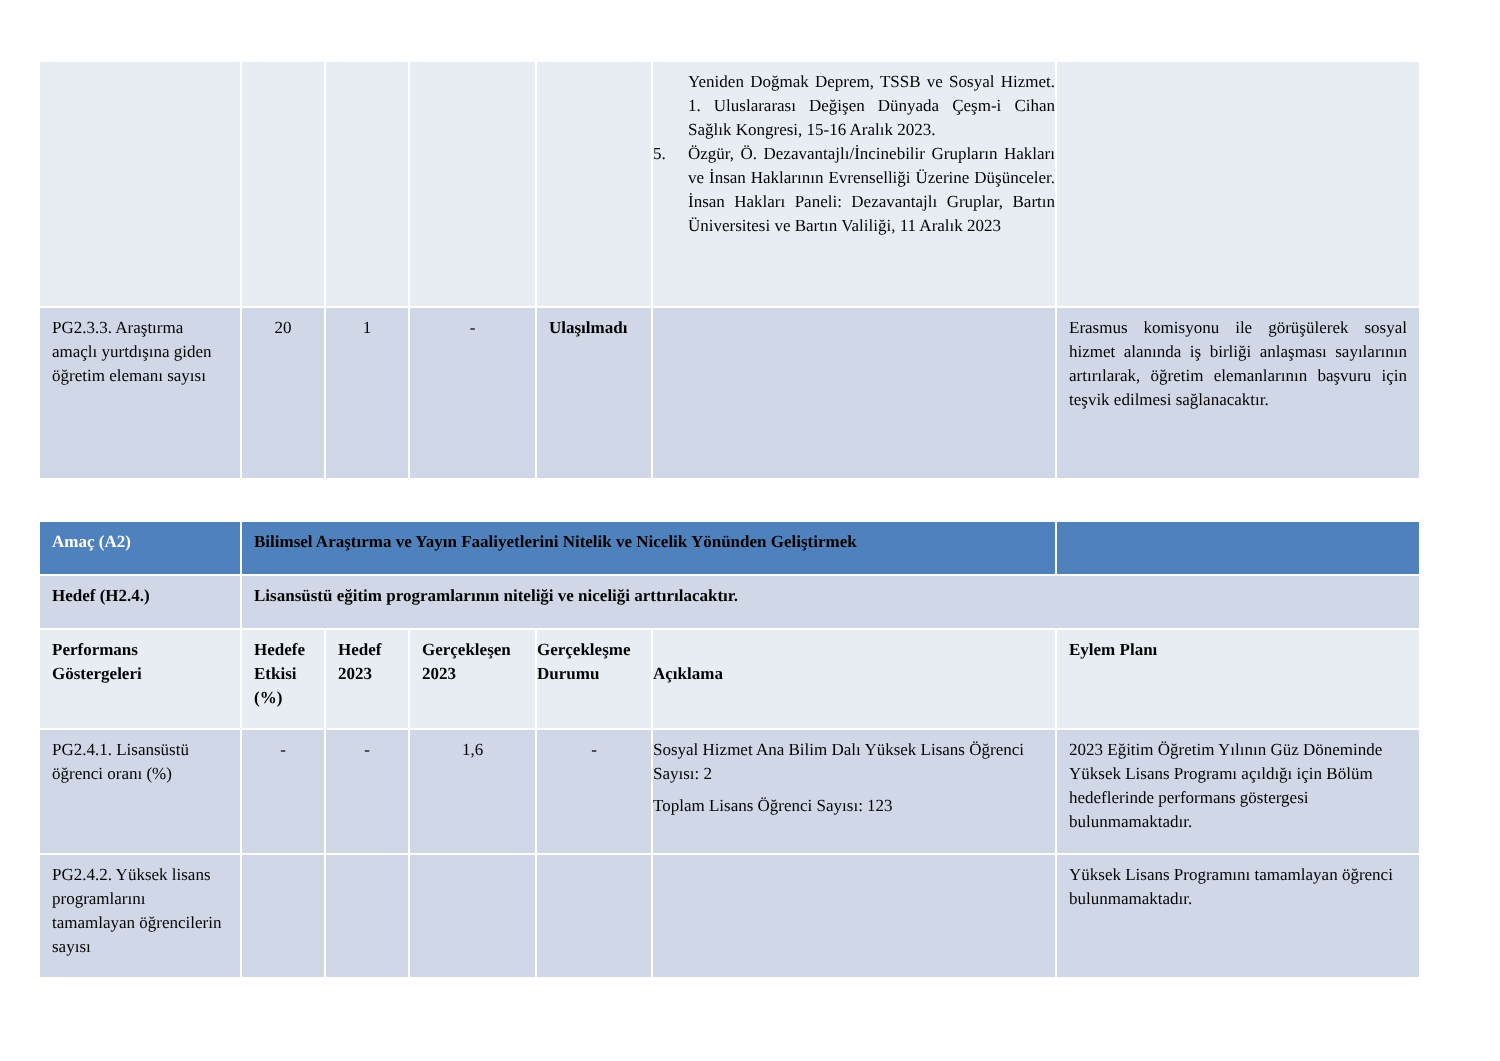| | | | | | Yeniden Doğmak Deprem, TSSB ve Sosyal Hizmet. 1. Uluslararası Değişen Dünyada Çeşm-i Cihan Sağlık Kongresi, 15-16 Aralık 2023. 5. Özgür, Ö. Dezavantajlı/İncinebilir Grupların Hakları ve İnsan Haklarının Evrenselliği Üzerine Düşünceler. İnsan Hakları Paneli: Dezavantajlı Gruplar, Bartın Üniversitesi ve Bartın Valiliği, 11 Aralık 2023 | |
| PG2.3.3. Araştırma amaçlı yurtdışına giden öğretim elemanı sayısı | 20 | 1 | - | Ulaşılmadı | | Erasmus komisyonu ile görüşülerek sosyal hizmet alanında iş birliği anlaşması sayılarının artırılarak, öğretim elemanlarının başvuru için teşvik edilmesi sağlanacaktır. |
| Amaç (A2) | Bilimsel Araştırma ve Yayın Faaliyetlerini Nitelik ve Nicelik Yönünden Geliştirmek | | | | | |
| Hedef (H2.4.) | Lisansüstü eğitim programlarının niteliği ve niceliği arttırılacaktır. | | | | | |
| Performans Göstergeleri | Hedefe Etkisi (%) | Hedef 2023 | Gerçekleşen 2023 | Gerçekleşme Durumu | Açıklama | Eylem Planı |
| PG2.4.1. Lisansüstü öğrenci oranı (%) | - | - | 1,6 | - | Sosyal Hizmet Ana Bilim Dalı Yüksek Lisans Öğrenci Sayısı: 2 Toplam Lisans Öğrenci Sayısı: 123 | 2023 Eğitim Öğretim Yılının Güz Döneminde Yüksek Lisans Programı açıldığı için Bölüm hedeflerinde performans göstergesi bulunmamaktadır. |
| PG2.4.2. Yüksek lisans programlarını tamamlayan öğrencilerin sayısı | | | | | | Yüksek Lisans Programını tamamlayan öğrenci bulunmamaktadır. |